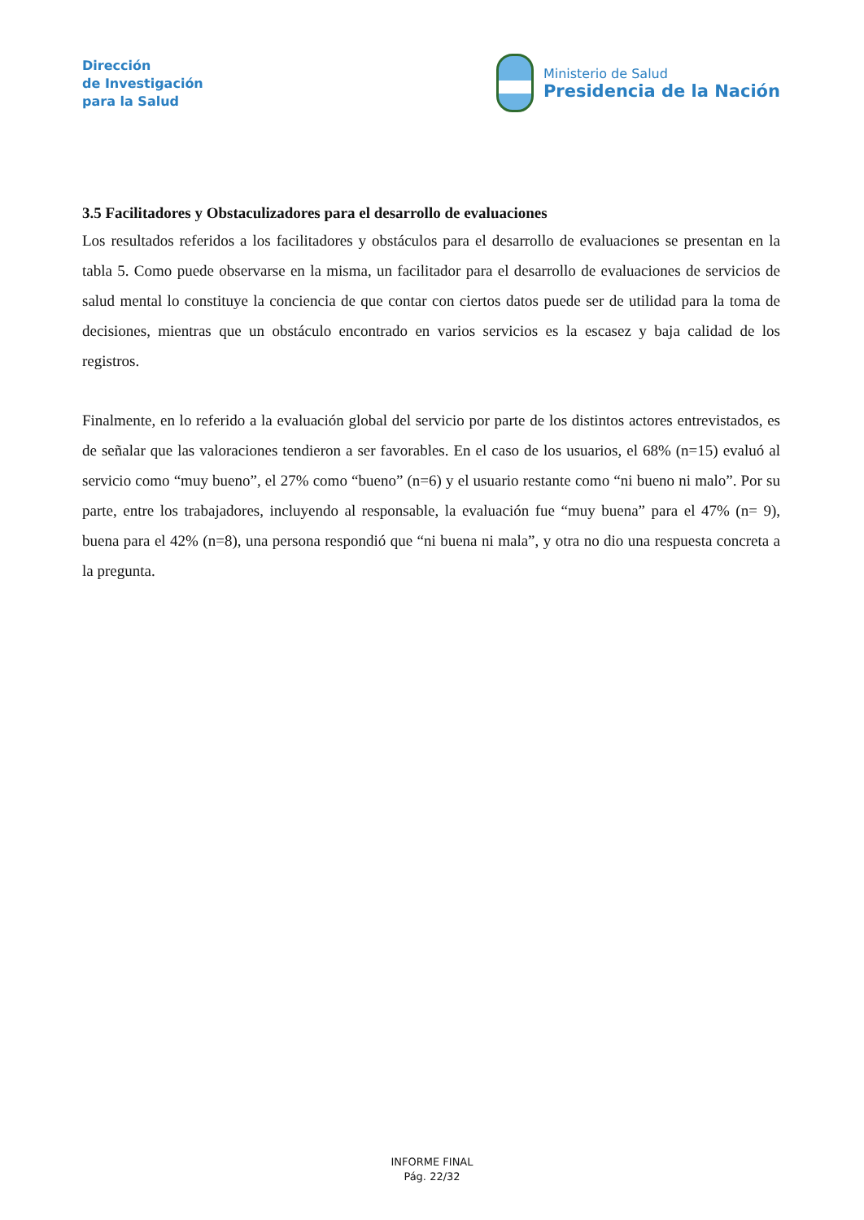Dirección
de Investigación
para la Salud
Ministerio de Salud
Presidencia de la Nación
3.5 Facilitadores y Obstaculizadores para el desarrollo de evaluaciones
Los resultados referidos a los facilitadores y obstáculos para el desarrollo de evaluaciones se presentan en la tabla 5. Como puede observarse en la misma, un facilitador para el desarrollo de evaluaciones de servicios de salud mental lo constituye la conciencia de que contar con ciertos datos puede ser de utilidad para la toma de decisiones, mientras que un obstáculo encontrado en varios servicios es la escasez y baja calidad de los registros.
Finalmente, en lo referido a la evaluación global del servicio por parte de los distintos actores entrevistados, es de señalar que las valoraciones tendieron a ser favorables. En el caso de los usuarios, el 68% (n=15) evaluó al servicio como “muy bueno”, el 27% como “bueno” (n=6) y el usuario restante como “ni bueno ni malo”. Por su parte, entre los trabajadores, incluyendo al responsable, la evaluación fue “muy buena” para el 47% (n= 9), buena para el 42% (n=8), una persona respondió que “ni buena ni mala”, y otra no dio una respuesta concreta a la pregunta.
INFORME FINAL
Pág. 22/32